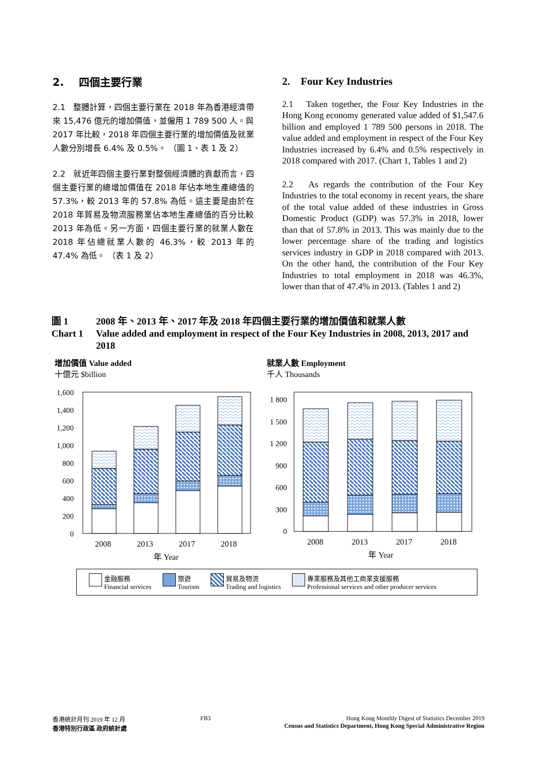2. 四個主要行業
2.1 整體計算，四個主要行業在 2018 年為香港經濟帶來 15,476 億元的增加價值，並僱用 1 789 500 人。與 2017 年比較，2018 年四個主要行業的增加價值及就業人數分別增長 6.4% 及 0.5%。 （圖 1、表 1 及 2）
2.2 就近年四個主要行業對整個經濟體的貢獻而言，四個主要行業的總增加價值在 2018 年佔本地生產總值的 57.3%，較 2013 年的 57.8% 為低。這主要是由於在 2018 年貿易及物流服務業佔本地生產總值的百分比較 2013 年為低。另一方面，四個主要行業的就業人數在 2018 年佔總就業人數的 46.3%，較 2013 年的 47.4% 為低。 （表 1 及 2）
2. Four Key Industries
2.1 Taken together, the Four Key Industries in the Hong Kong economy generated value added of $1,547.6 billion and employed 1 789 500 persons in 2018. The value added and employment in respect of the Four Key Industries increased by 6.4% and 0.5% respectively in 2018 compared with 2017. (Chart 1, Tables 1 and 2)
2.2 As regards the contribution of the Four Key Industries to the total economy in recent years, the share of the total value added of these industries in Gross Domestic Product (GDP) was 57.3% in 2018, lower than that of 57.8% in 2013. This was mainly due to the lower percentage share of the trading and logistics services industry in GDP in 2018 compared with 2013. On the other hand, the contribution of the Four Key Industries to total employment in 2018 was 46.3%, lower than that of 47.4% in 2013. (Tables 1 and 2)
圖 1 2008 年、2013 年、2017 年及 2018 年四個主要行業的增加價值和就業人數
Chart 1 Value added and employment in respect of the Four Key Industries in 2008, 2013, 2017 and 2018
增加價值 Value added
十億元 $billion
1,600
1,400
1,200
1,000
800
600
400
200
0
2008
2013
2017
2018
年 Year
就業人數 Employment
千人 Thousands
1 800
1 500
1 200
900
600
300
0
2008
2013
2017
2018
年 Year
金融服務
Financial services
旅遊
Tourism
貿易及物流
Trading and logistics
專業服務及其他工商業支援服務
Professional services and other producer services
香港統計月刊 2019 年 12 月
香港特別行政區 政府統計處
FB3 Hong Kong Monthly Digest of Statistics December 2019
Census and Statistics Department, Hong Kong Special Administrative Region